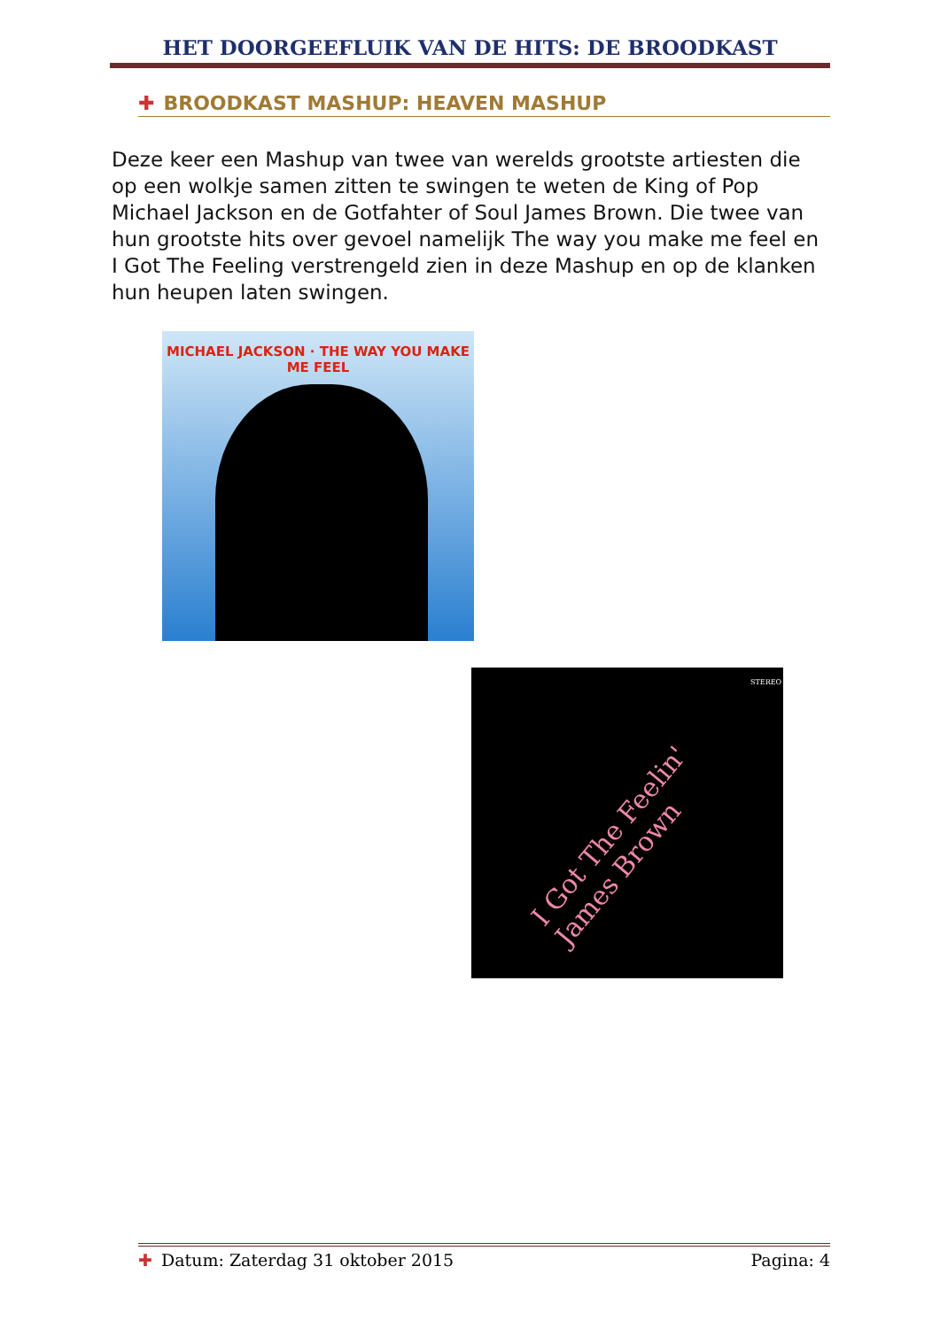HET DOORGEEFLUIK VAN DE HITS: DE BROODKAST
✚ BROODKAST MASHUP: HEAVEN MASHUP
Deze keer een Mashup van twee van werelds grootste artiesten die op een wolkje samen zitten te swingen te weten de King of Pop Michael Jackson en de Gotfahter of Soul James Brown. Die twee van hun grootste hits over gevoel namelijk The way you make me feel en I Got The Feeling verstrengeld zien in deze Mashup en op de klanken hun heupen laten swingen.
MICHAEL JACKSON · THE WAY YOU MAKE ME FEEL
STEREO
I Got The Feelin' James Brown
✚ Datum: Zaterdag 31 oktober 2015
Pagina: 4